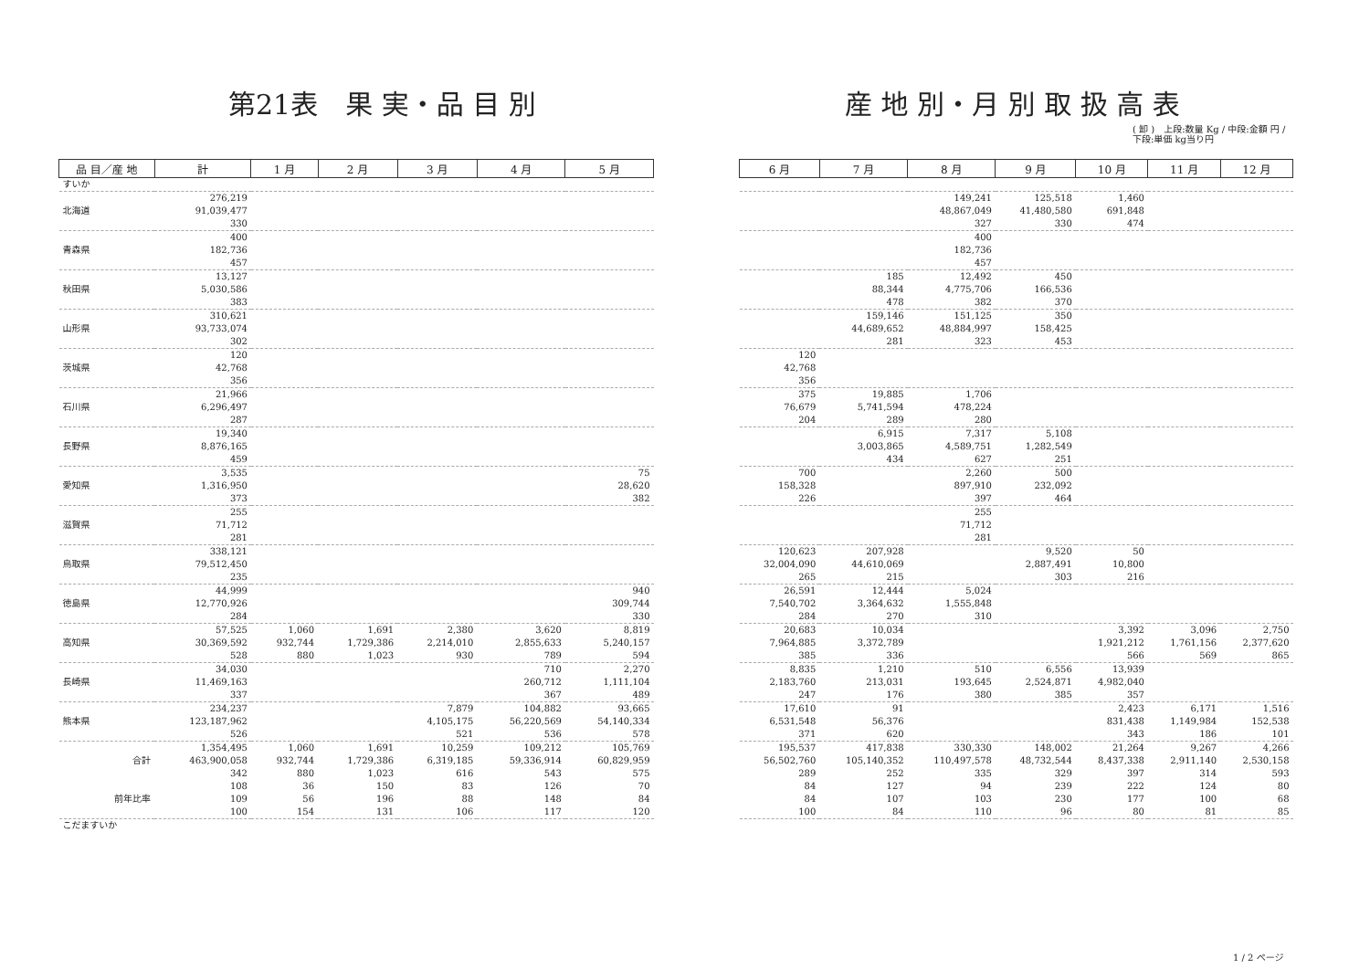第21表　果 実・品 目 別 産 地 別・月 別 取 扱 高 表
( 卸 )　上段:数量 Kg / 中段:金額 円 / 下段:単価 kg当り円
| 品 目／産 地 | 計 | 1 月 | 2 月 | 3 月 | 4 月 | 5 月 |
| --- | --- | --- | --- | --- | --- | --- |
| すいか | | | | | | |
| 北海道 | 276,219 91,039,477 330 | | | | | |
| 青森県 | 400 182,736 457 | | | | | |
| 秋田県 | 13,127 5,030,586 383 | | | | | |
| 山形県 | 310,621 93,733,074 302 | | | | | |
| 茨城県 | 120 42,768 356 | | | | | |
| 石川県 | 21,966 6,296,497 287 | | | | | |
| 長野県 | 19,340 8,876,165 459 | | | | | |
| 愛知県 | 3,535 1,316,950 373 | | | | | 75 28,620 382 |
| 滋賀県 | 255 71,712 281 | | | | | |
| 鳥取県 | 338,121 79,512,450 235 | | | | | |
| 徳島県 | 44,999 12,770,926 284 | | | | | 940 309,744 330 |
| 高知県 | 57,525 30,369,592 528 | 1,060 932,744 880 | 1,691 1,729,386 1,023 | 2,380 2,214,010 930 | 3,620 2,855,633 789 | 8,819 5,240,157 594 |
| 長崎県 | 34,030 11,469,163 337 | | | | 710 260,712 367 | 2,270 1,111,104 489 |
| 熊本県 | 234,237 123,187,962 526 | | | 7,879 4,105,175 521 | 104,882 56,220,569 536 | 93,665 54,140,334 578 |
| 合計 前年比率 | 1,354,495 463,900,058 342 108 109 100 | 1,060 932,744 880 36 56 154 | 1,691 1,729,386 1,023 150 196 131 | 10,259 6,319,185 616 83 88 106 | 109,212 59,336,914 543 126 148 117 | 105,769 60,829,959 575 70 84 120 |
| こだますいか | | | | | | |
| 6 月 | 7 月 | 8 月 | 9 月 | 10 月 | 11 月 | 12 月 |
| --- | --- | --- | --- | --- | --- | --- |
| | | 149,241 48,867,049 327 | 125,518 41,480,580 330 | 1,460 691,848 474 | | |
| | | 400 182,736 457 | | | | |
| | 185 88,344 478 | 12,492 4,775,706 382 | 450 166,536 370 | | | |
| | 159,146 44,689,652 281 | 151,125 48,884,997 323 | 350 158,425 453 | | | |
| 120 42,768 356 | | | | | | |
| 375 76,679 204 | 19,885 5,741,594 289 | 1,706 478,224 280 | | | | |
| | 6,915 3,003,865 434 | 7,317 4,589,751 627 | 5,108 1,282,549 251 | | | |
| 700 158,328 226 | | 2,260 897,910 397 | 500 232,092 464 | | | |
| | | 255 71,712 281 | | | | |
| 120,623 32,004,090 265 | 207,928 44,610,069 215 | | 9,520 2,887,491 303 | 50 10,800 216 | | |
| 26,591 7,540,702 284 | 12,444 3,364,632 270 | 5,024 1,555,848 310 | | | | |
| 20,683 7,964,885 385 | 10,034 3,372,789 336 | | | 3,392 1,921,212 566 | 3,096 1,761,156 569 | 2,750 2,377,620 865 |
| 8,835 2,183,760 247 | 1,210 213,031 176 | 510 193,645 380 | 6,556 2,524,871 385 | 13,939 4,982,040 357 | | |
| 17,610 6,531,548 371 | 91 56,376 620 | | | 2,423 831,438 343 | 6,171 1,149,984 186 | 1,516 152,538 101 |
| 195,537 56,502,760 289 84 84 100 | 417,838 105,140,352 252 127 107 84 | 330,330 110,497,578 335 94 103 110 | 148,002 48,732,544 329 239 230 96 | 21,264 8,437,338 397 222 177 80 | 9,267 2,911,140 314 124 100 81 | 4,266 2,530,158 593 80 68 85 |
1 / 2 ページ